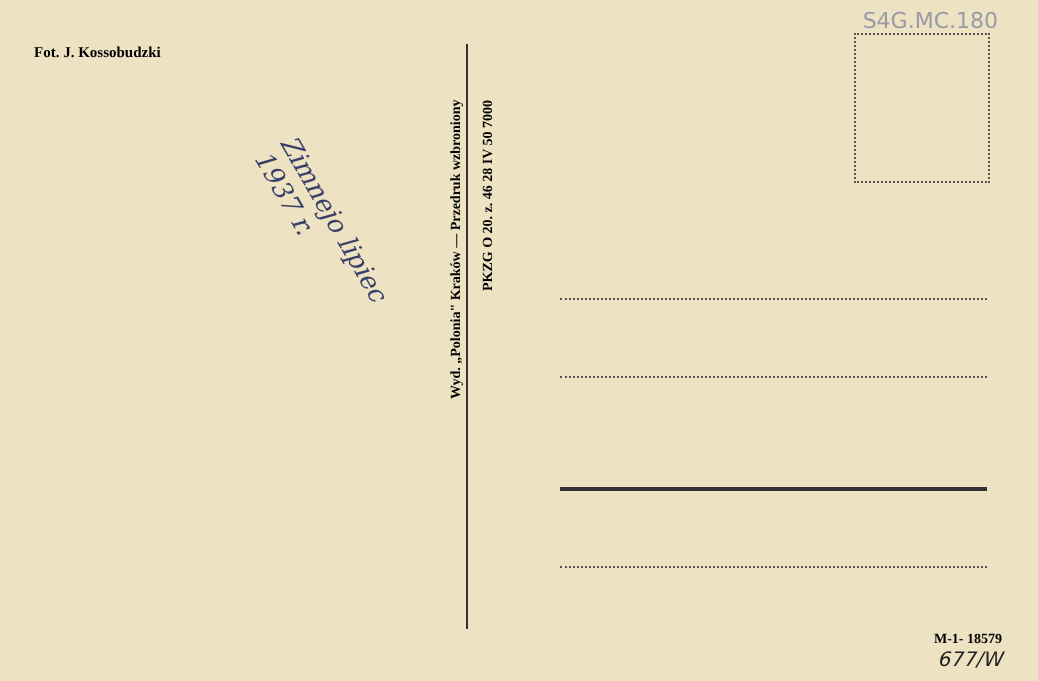Fot. J. Kossobudzki
S4G.MC.180
Zimnejo lipiec 1937 r.
Wyd. „Polonia" Kraków — Przedruk wzbroniony
PKZG O 20. z. 46 28 IV 50 7000
M-1- 18579
677/W